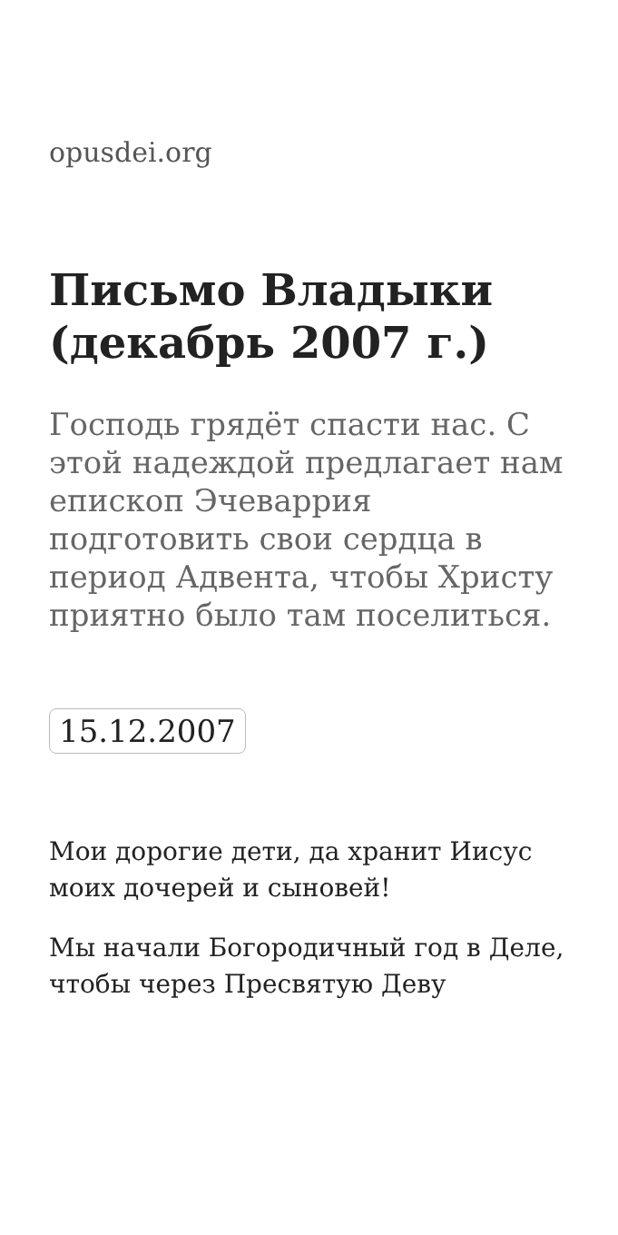opusdei.org
Письмо Владыки (декабрь 2007 г.)
Господь грядёт спасти нас. С этой надеждой предлагает нам епископ Эчеваррия подготовить свои сердца в период Адвента, чтобы Христу приятно было там поселиться.
15.12.2007
Мои дорогие дети, да хранит Иисус моих дочерей и сыновей!
Мы начали Богородичный год в Деле, чтобы через Пресвятую Деву